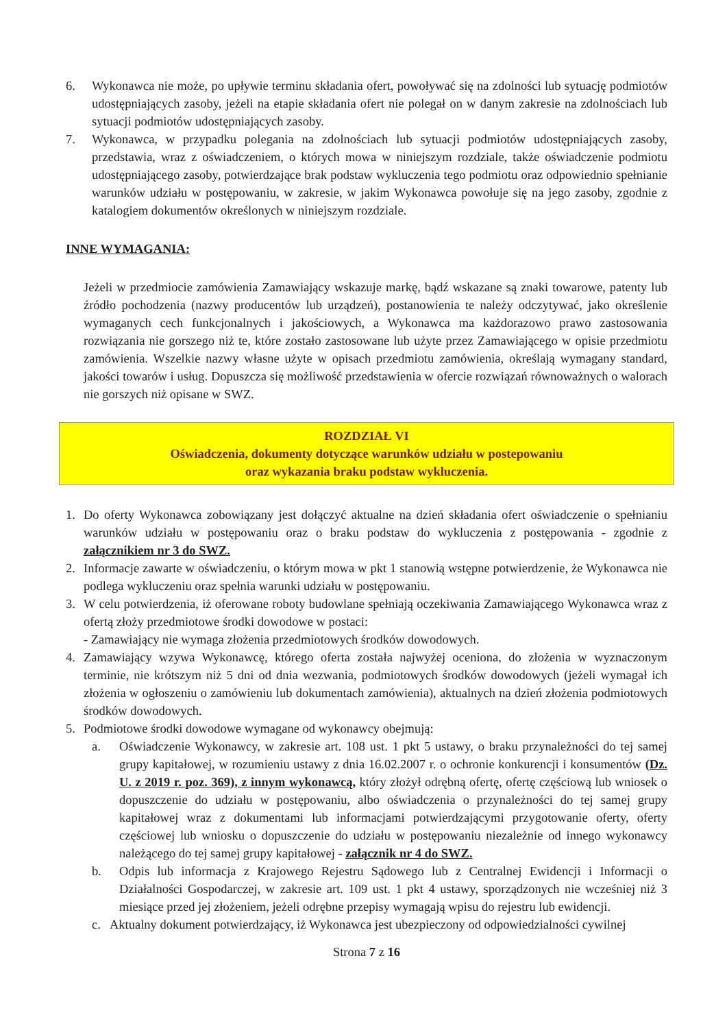6. Wykonawca nie może, po upływie terminu składania ofert, powoływać się na zdolności lub sytuację podmiotów udostępniających zasoby, jeżeli na etapie składania ofert nie polegał on w danym zakresie na zdolnościach lub sytuacji podmiotów udostępniających zasoby.
7. Wykonawca, w przypadku polegania na zdolnościach lub sytuacji podmiotów udostępniających zasoby, przedstawia, wraz z oświadczeniem, o których mowa w niniejszym rozdziale, także oświadczenie podmiotu udostępniającego zasoby, potwierdzające brak podstaw wykluczenia tego podmiotu oraz odpowiednio spełnianie warunków udziału w postępowaniu, w zakresie, w jakim Wykonawca powołuje się na jego zasoby, zgodnie z katalogiem dokumentów określonych w niniejszym rozdziale.
INNE WYMAGANIA:
Jeżeli w przedmiocie zamówienia Zamawiający wskazuje markę, bądź wskazane są znaki towarowe, patenty lub źródło pochodzenia (nazwy producentów lub urządzeń), postanowienia te należy odczytywać, jako określenie wymaganych cech funkcjonalnych i jakościowych, a Wykonawca ma każdorazowo prawo zastosowania rozwiązania nie gorszego niż te, które zostało zastosowane lub użyte przez Zamawiającego w opisie przedmiotu zamówienia. Wszelkie nazwy własne użyte w opisach przedmiotu zamówienia, określają wymagany standard, jakości towarów i usług. Dopuszcza się możliwość przedstawienia w ofercie rozwiązań równoważnych o walorach nie gorszych niż opisane w SWZ.
ROZDZIAŁ VI
Oświadczenia, dokumenty dotyczące warunków udziału w postepowaniu
oraz wykazania braku podstaw wykluczenia.
1. Do oferty Wykonawca zobowiązany jest dołączyć aktualne na dzień składania ofert oświadczenie o spełnianiu warunków udziału w postępowaniu oraz o braku podstaw do wykluczenia z postępowania - zgodnie z załącznikiem nr 3 do SWZ.
2. Informacje zawarte w oświadczeniu, o którym mowa w pkt 1 stanowią wstępne potwierdzenie, że Wykonawca nie podlega wykluczeniu oraz spełnia warunki udziału w postępowaniu.
3. W celu potwierdzenia, iż oferowane roboty budowlane spełniają oczekiwania Zamawiającego Wykonawca wraz z ofertą złoży przedmiotowe środki dowodowe w postaci:
- Zamawiający nie wymaga złożenia przedmiotowych środków dowodowych.
4. Zamawiający wzywa Wykonawcę, którego oferta została najwyżej oceniona, do złożenia w wyznaczonym terminie, nie krótszym niż 5 dni od dnia wezwania, podmiotowych środków dowodowych (jeżeli wymagał ich złożenia w ogłoszeniu o zamówieniu lub dokumentach zamówienia), aktualnych na dzień złożenia podmiotowych środków dowodowych.
5. Podmiotowe środki dowodowe wymagane od wykonawcy obejmują:
a. Oświadczenie Wykonawcy, w zakresie art. 108 ust. 1 pkt 5 ustawy, o braku przynależności do tej samej grupy kapitałowej, w rozumieniu ustawy z dnia 16.02.2007 r. o ochronie konkurencji i konsumentów (Dz. U. z 2019 r. poz. 369), z innym wykonawcą, który złożył odrębną ofertę, ofertę częściową lub wniosek o dopuszczenie do udziału w postępowaniu, albo oświadczenia o przynależności do tej samej grupy kapitałowej wraz z dokumentami lub informacjami potwierdzającymi przygotowanie oferty, oferty częściowej lub wniosku o dopuszczenie do udziału w postępowaniu niezależnie od innego wykonawcy należącego do tej samej grupy kapitałowej - załącznik nr 4 do SWZ.
b. Odpis lub informacja z Krajowego Rejestru Sądowego lub z Centralnej Ewidencji i Informacji o Działalności Gospodarczej, w zakresie art. 109 ust. 1 pkt 4 ustawy, sporządzonych nie wcześniej niż 3 miesiące przed jej złożeniem, jeżeli odrębne przepisy wymagają wpisu do rejestru lub ewidencji.
c. Aktualny dokument potwierdzający, iż Wykonawca jest ubezpieczony od odpowiedzialności cywilnej
Strona 7 z 16